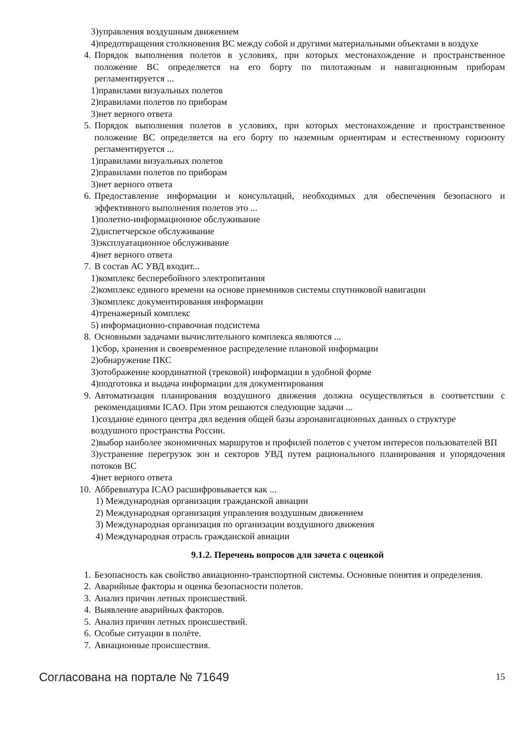3)управления воздушным движением
4)предотвращения столкновения ВС между собой и другими материальными объектами в воздухе
4. Порядок выполнения полетов в условиях, при которых местонахождение и пространственное положение ВС определяется на его борту по пилотажным и навигационным приборам регламентируется ...
1)правилами визуальных полетов
2)правилами полетов по приборам
3)нет верного ответа
5. Порядок выполнения полетов в условиях, при которых местонахождение и пространственное положение ВС определяется на его борту по наземным ориентирам и естественному горизонту регламентируется ...
1)правилами визуальных полетов
2)правилами полетов по приборам
3)нет верного ответа
6. Предоставление информации и консультаций, необходимых для обеспечения безопасного и эффективного выполнения полетов это ...
1)полетно-информационное обслуживание
2)диспетчерское обслуживание
3)эксплуатационное обслуживание
4)нет верного ответа
7. В состав АС УВД входит...
1)комплекс бесперебойного электропитания
2)комплекс единого времени на основе приемников системы спутниковой навигации
3)комплекс документирования информации
4)тренажерный комплекс
5) информационно-справочная подсистема
8. Основными задачами вычислительного комплекса являются ...
1)сбор, хранения и своевременное распределение плановой информации
2)обнаружение ПКС
3)отображение координатной (трековой) информации в удобной форме
4)подготовка и выдача информации для документирования
9. Автоматизация планирования воздушного движения должна осуществляться в соответствии с рекомендациями ICAO. При этом решаются следующие задачи ...
1)создание единого центра дял ведения общей базы аэронавигационных данных о структуре
воздушного пространства России.
2)выбор наиболее экономичных маршрутов и профилей полетов с учетом интересов пользователей ВП
3)устранение перегрузок зон и секторов УВД путем рационального планирования и упорядочения потоков ВС
4)нет верного ответа
10. Аббревиатура ICAO расшифровывается как ...
1) Международная организация гражданской авиации
2) Международная организация управления воздушным движением
3) Международная организация по организации воздушного движения
4) Международная отрасль гражданской авиации
9.1.2. Перечень вопросов для зачета с оценкой
1. Безопасность как свойство авиационно-транспортной системы. Основные понятия и определения.
2. Аварийные факторы и оценка безопасности полетов.
3. Анализ причин летных происшествий.
4. Выявление аварийных факторов.
5. Анализ причин летных происшествий.
6. Особые ситуации в полёте.
7. Авиационные происшествия.
Согласована на портале № 71649 15